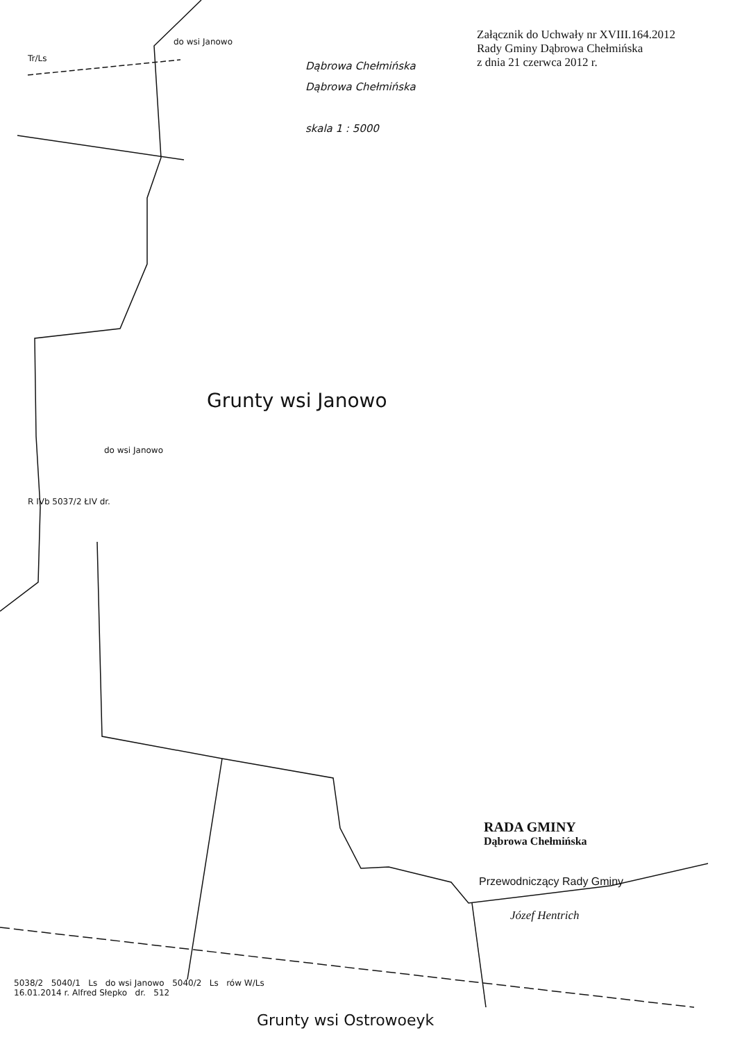Załącznik do Uchwały nr XVIII.164.2012
Rady Gminy Dąbrowa Chełmińska
z dnia 21 czerwca 2012 r.
Dąbrowa Chełmińska
Dąbrowa Chełmińska
skala 1 : 5000
Grunty wsi Janowo
do wsi Janowo
Tr/Ls
do wsi Janowo
R IVb 5037/2 ŁIV dr.
RADA GMINY
Dąbrowa Chełmińska
Przewodniczący Rady Gminy
Józef Hentrich
5038/2 5040/1 Ls do wsi Janowo 5040/2 Ls rów W/Ls
16.01.2014 r. Alfred Słepko dr. 512
Grunty wsi Ostrowoeyk